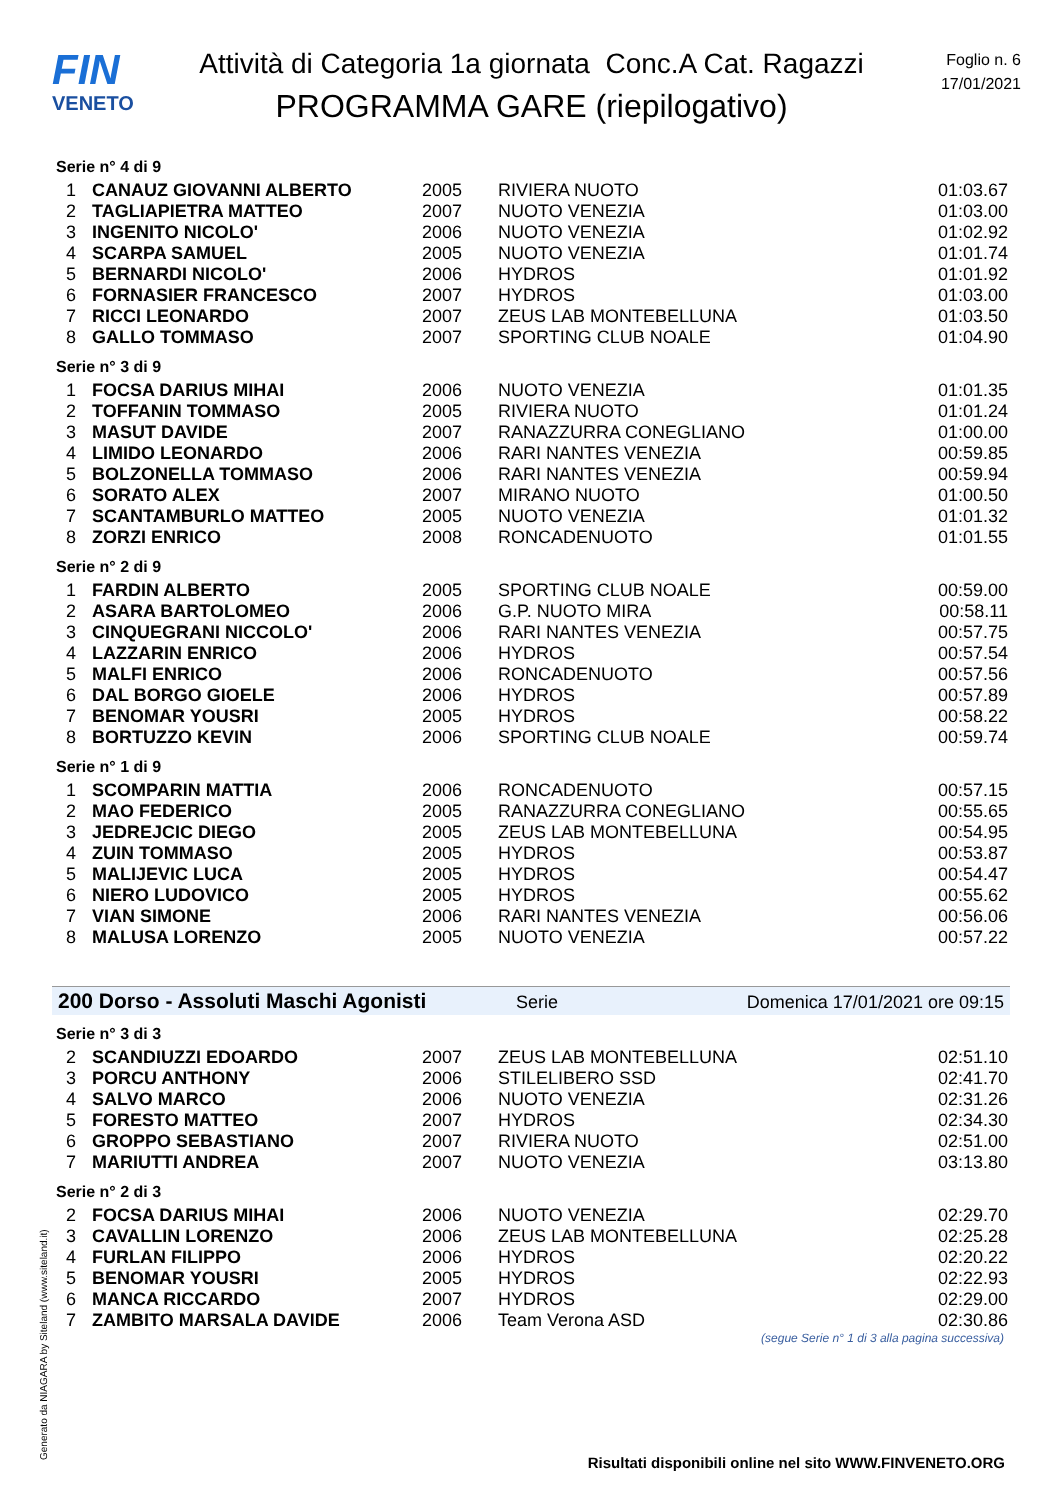FIN
VENETO
Attività di Categoria 1a giornata Conc.A Cat. Ragazzi
PROGRAMMA GARE (riepilogativo)
Foglio n. 6
17/01/2021
Serie n° 4 di 9
| 1 | CANAUZ GIOVANNI ALBERTO | 2005 | RIVIERA NUOTO | 01:03.67 |
| 2 | TAGLIAPIETRA MATTEO | 2007 | NUOTO VENEZIA | 01:03.00 |
| 3 | INGENITO NICOLO' | 2006 | NUOTO VENEZIA | 01:02.92 |
| 4 | SCARPA SAMUEL | 2005 | NUOTO VENEZIA | 01:01.74 |
| 5 | BERNARDI NICOLO' | 2006 | HYDROS | 01:01.92 |
| 6 | FORNASIER FRANCESCO | 2007 | HYDROS | 01:03.00 |
| 7 | RICCI LEONARDO | 2007 | ZEUS LAB MONTEBELLUNA | 01:03.50 |
| 8 | GALLO TOMMASO | 2007 | SPORTING CLUB NOALE | 01:04.90 |
Serie n° 3 di 9
| 1 | FOCSA DARIUS MIHAI | 2006 | NUOTO VENEZIA | 01:01.35 |
| 2 | TOFFANIN TOMMASO | 2005 | RIVIERA NUOTO | 01:01.24 |
| 3 | MASUT DAVIDE | 2007 | RANAZZURRA CONEGLIANO | 01:00.00 |
| 4 | LIMIDO LEONARDO | 2006 | RARI NANTES VENEZIA | 00:59.85 |
| 5 | BOLZONELLA TOMMASO | 2006 | RARI NANTES VENEZIA | 00:59.94 |
| 6 | SORATO ALEX | 2007 | MIRANO NUOTO | 01:00.50 |
| 7 | SCANTAMBURLO MATTEO | 2005 | NUOTO VENEZIA | 01:01.32 |
| 8 | ZORZI ENRICO | 2008 | RONCADENUOTO | 01:01.55 |
Serie n° 2 di 9
| 1 | FARDIN ALBERTO | 2005 | SPORTING CLUB NOALE | 00:59.00 |
| 2 | ASARA BARTOLOMEO | 2006 | G.P. NUOTO MIRA | 00:58.11 |
| 3 | CINQUEGRANI NICCOLO' | 2006 | RARI NANTES VENEZIA | 00:57.75 |
| 4 | LAZZARIN ENRICO | 2006 | HYDROS | 00:57.54 |
| 5 | MALFI ENRICO | 2006 | RONCADENUOTO | 00:57.56 |
| 6 | DAL BORGO GIOELE | 2006 | HYDROS | 00:57.89 |
| 7 | BENOMAR YOUSRI | 2005 | HYDROS | 00:58.22 |
| 8 | BORTUZZO KEVIN | 2006 | SPORTING CLUB NOALE | 00:59.74 |
Serie n° 1 di 9
| 1 | SCOMPARIN MATTIA | 2006 | RONCADENUOTO | 00:57.15 |
| 2 | MAO FEDERICO | 2005 | RANAZZURRA CONEGLIANO | 00:55.65 |
| 3 | JEDREJCIC DIEGO | 2005 | ZEUS LAB MONTEBELLUNA | 00:54.95 |
| 4 | ZUIN TOMMASO | 2005 | HYDROS | 00:53.87 |
| 5 | MALIJEVIC LUCA | 2005 | HYDROS | 00:54.47 |
| 6 | NIERO LUDOVICO | 2005 | HYDROS | 00:55.62 |
| 7 | VIAN SIMONE | 2006 | RARI NANTES VENEZIA | 00:56.06 |
| 8 | MALUSA LORENZO | 2005 | NUOTO VENEZIA | 00:57.22 |
200 Dorso - Assoluti Maschi Agonisti Serie Domenica 17/01/2021 ore 09:15
Serie n° 3 di 3
| 2 | SCANDIUZZI EDOARDO | 2007 | ZEUS LAB MONTEBELLUNA | 02:51.10 |
| 3 | PORCU ANTHONY | 2006 | STILELIBERO SSD | 02:41.70 |
| 4 | SALVO MARCO | 2006 | NUOTO VENEZIA | 02:31.26 |
| 5 | FORESTO MATTEO | 2007 | HYDROS | 02:34.30 |
| 6 | GROPPO SEBASTIANO | 2007 | RIVIERA NUOTO | 02:51.00 |
| 7 | MARIUTTI ANDREA | 2007 | NUOTO VENEZIA | 03:13.80 |
Serie n° 2 di 3
| 2 | FOCSA DARIUS MIHAI | 2006 | NUOTO VENEZIA | 02:29.70 |
| 3 | CAVALLIN LORENZO | 2006 | ZEUS LAB MONTEBELLUNA | 02:25.28 |
| 4 | FURLAN FILIPPO | 2006 | HYDROS | 02:20.22 |
| 5 | BENOMAR YOUSRI | 2005 | HYDROS | 02:22.93 |
| 6 | MANCA RICCARDO | 2007 | HYDROS | 02:29.00 |
| 7 | ZAMBITO MARSALA DAVIDE | 2006 | Team Verona ASD | 02:30.86 |
(segue Serie n° 1 di 3 alla pagina successiva)
Generato da NIAGARA by Siteland (www.siteland.it)
Risultati disponibili online nel sito WWW.FINVENETO.ORG